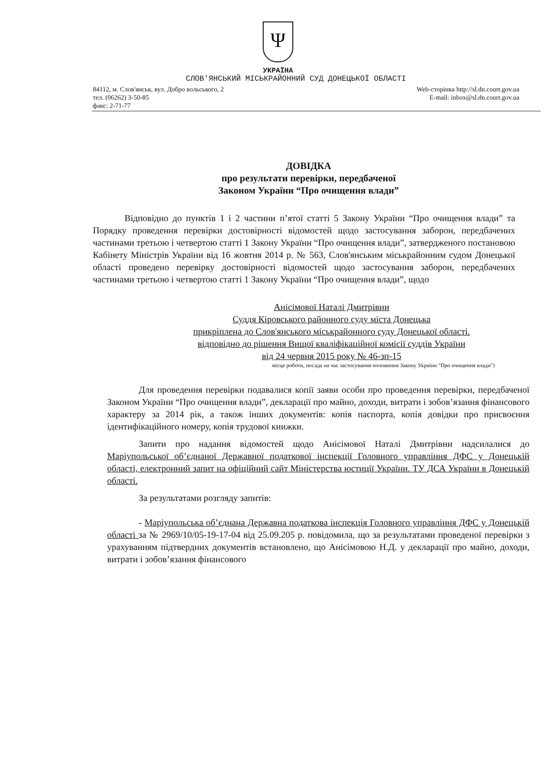Ψ
УКРАЇНА
СЛОВ'ЯНСЬКИЙ МІСЬКРАЙОННИЙ СУД ДОНЕЦЬКОЇ ОБЛАСТІ
84112, м. Слов'янськ, вул. Добро вольського, 2
тел. (06262) 3-50-85
факс: 2-71-77
Web-сторінка http://sl.dn.court.gov.ua
E-mail: inbox@sl.dn.court.gov.ua
ДОВІДКА
про результати перевірки, передбаченої
Законом України “Про очищення влади”
Відповідно до пунктів 1 і 2 частини п’ятої статті 5 Закону України “Про очищення влади” та Порядку проведення перевірки достовірності відомостей щодо застосування заборон, передбачених частинами третьою і четвертою статті 1 Закону України “Про очищення влади”, затвердженого постановою Кабінету Міністрів України від 16 жовтня 2014 р. № 563, Слов'янським міськрайонним судом Донецької області проведено перевірку достовірності відомостей щодо застосування заборон, передбачених частинами третьою і четвертою статті 1 Закону України “Про очищення влади”, щодо
Анісімової Наталі Дмитрівни
Суддя Кіровського районного суду міста Донецька
прикріплена до Слов'янського міськрайонного суду Донецької області.
відповідно до рішення Вищої кваліфікаційної комісії суддів України
від 24 червня 2015 року № 46-зп-15
місце роботи, посада на час застосування положення Закону України "Про очищення влади")
Для проведення перевірки подавалися копії заяви особи про проведення перевірки, передбаченої Законом України “Про очищення влади”, декларації про майно, доходи, витрати і зобов’язання фінансового характеру за 2014 рік, а також інших документів: копія паспорта, копія довідки про присвоєння ідентифікаційного номеру, копія трудової книжки.
Запити про надання відомостей щодо Анісімової Наталі Дмитрівни надсилалися до Маріупольської об’єднаної Державної податкової інспекції Головного управління ДФС у Донецькій області, електронний запит на офіційний сайт Міністерства юстиції України. ТУ ДСА України в Донецькій області.
За результатами розгляду запитів:
- Маріупольська об’єднана Державна податкова інспекція Головного управління ДФС у Донецькій області за № 2969/10/05-19-17-04 від 25.09.205 р. повідомила, що за результатами проведеної перевірки з урахуванням підтвердних документів встановлено, що Анісімовою Н.Д. у декларації про майно, доходи, витрати і зобов’язання фінансового